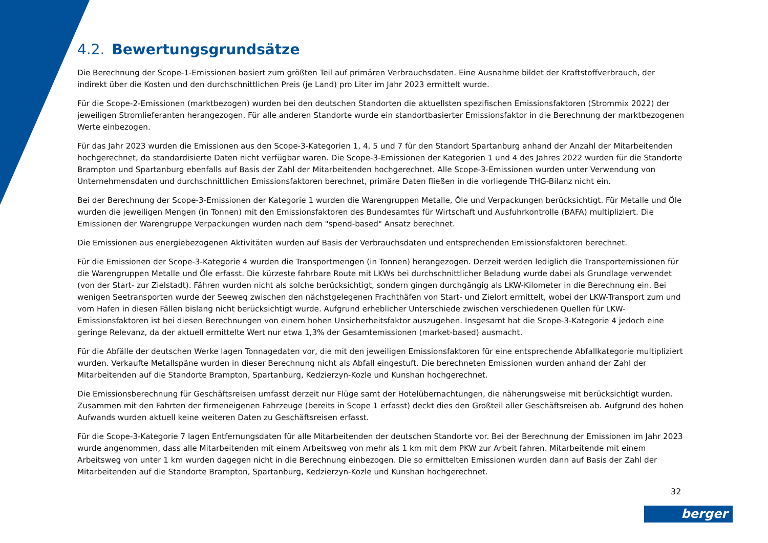4.2. Bewertungsgrundsätze
Die Berechnung der Scope-1-Emissionen basiert zum größten Teil auf primären Verbrauchsdaten. Eine Ausnahme bildet der Kraftstoffverbrauch, der indirekt über die Kosten und den durchschnittlichen Preis (je Land) pro Liter im Jahr 2023 ermittelt wurde.
Für die Scope-2-Emissionen (marktbezogen) wurden bei den deutschen Standorten die aktuellsten spezifischen Emissionsfaktoren (Strommix 2022) der jeweiligen Stromlieferanten herangezogen. Für alle anderen Standorte wurde ein standortbasierter Emissionsfaktor in die Berechnung der marktbezogenen Werte einbezogen.
Für das Jahr 2023 wurden die Emissionen aus den Scope-3-Kategorien 1, 4, 5 und 7 für den Standort Spartanburg anhand der Anzahl der Mitarbeitenden hochgerechnet, da standardisierte Daten nicht verfügbar waren. Die Scope-3-Emissionen der Kategorien 1 und 4 des Jahres 2022 wurden für die Standorte Brampton und Spartanburg ebenfalls auf Basis der Zahl der Mitarbeitenden hochgerechnet. Alle Scope-3-Emissionen wurden unter Verwendung von Unternehmensdaten und durchschnittlichen Emissionsfaktoren berechnet, primäre Daten fließen in die vorliegende THG-Bilanz nicht ein.
Bei der Berechnung der Scope-3-Emissionen der Kategorie 1 wurden die Warengruppen Metalle, Öle und Verpackungen berücksichtigt. Für Metalle und Öle wurden die jeweiligen Mengen (in Tonnen) mit den Emissionsfaktoren des Bundesamtes für Wirtschaft und Ausfuhrkontrolle (BAFA) multipliziert. Die Emissionen der Warengruppe Verpackungen wurden nach dem "spend-based" Ansatz berechnet.
Die Emissionen aus energiebezogenen Aktivitäten wurden auf Basis der Verbrauchsdaten und entsprechenden Emissionsfaktoren berechnet.
Für die Emissionen der Scope-3-Kategorie 4 wurden die Transportmengen (in Tonnen) herangezogen. Derzeit werden lediglich die Transportemissionen für die Warengruppen Metalle und Öle erfasst. Die kürzeste fahrbare Route mit LKWs bei durchschnittlicher Beladung wurde dabei als Grundlage verwendet (von der Start- zur Zielstadt). Fähren wurden nicht als solche berücksichtigt, sondern gingen durchgängig als LKW-Kilometer in die Berechnung ein. Bei wenigen Seetransporten wurde der Seeweg zwischen den nächstgelegenen Frachthäfen von Start- und Zielort ermittelt, wobei der LKW-Transport zum und vom Hafen in diesen Fällen bislang nicht berücksichtigt wurde. Aufgrund erheblicher Unterschiede zwischen verschiedenen Quellen für LKW-Emissionsfaktoren ist bei diesen Berechnungen von einem hohen Unsicherheitsfaktor auszugehen. Insgesamt hat die Scope-3-Kategorie 4 jedoch eine geringe Relevanz, da der aktuell ermittelte Wert nur etwa 1,3% der Gesamtemissionen (market-based) ausmacht.
Für die Abfälle der deutschen Werke lagen Tonnagedaten vor, die mit den jeweiligen Emissionsfaktoren für eine entsprechende Abfallkategorie multipliziert wurden. Verkaufte Metallspäne wurden in dieser Berechnung nicht als Abfall eingestuft. Die berechneten Emissionen wurden anhand der Zahl der Mitarbeitenden auf die Standorte Brampton, Spartanburg, Kedzierzyn-Kozle und Kunshan hochgerechnet.
Die Emissionsberechnung für Geschäftsreisen umfasst derzeit nur Flüge samt der Hotelübernachtungen, die näherungsweise mit berücksichtigt wurden. Zusammen mit den Fahrten der firmeneigenen Fahrzeuge (bereits in Scope 1 erfasst) deckt dies den Großteil aller Geschäftsreisen ab. Aufgrund des hohen Aufwands wurden aktuell keine weiteren Daten zu Geschäftsreisen erfasst.
Für die Scope-3-Kategorie 7 lagen Entfernungsdaten für alle Mitarbeitenden der deutschen Standorte vor. Bei der Berechnung der Emissionen im Jahr 2023 wurde angenommen, dass alle Mitarbeitenden mit einem Arbeitsweg von mehr als 1 km mit dem PKW zur Arbeit fahren. Mitarbeitende mit einem Arbeitsweg von unter 1 km wurden dagegen nicht in die Berechnung einbezogen. Die so ermittelten Emissionen wurden dann auf Basis der Zahl der Mitarbeitenden auf die Standorte Brampton, Spartanburg, Kedzierzyn-Kozle und Kunshan hochgerechnet.
32
berger